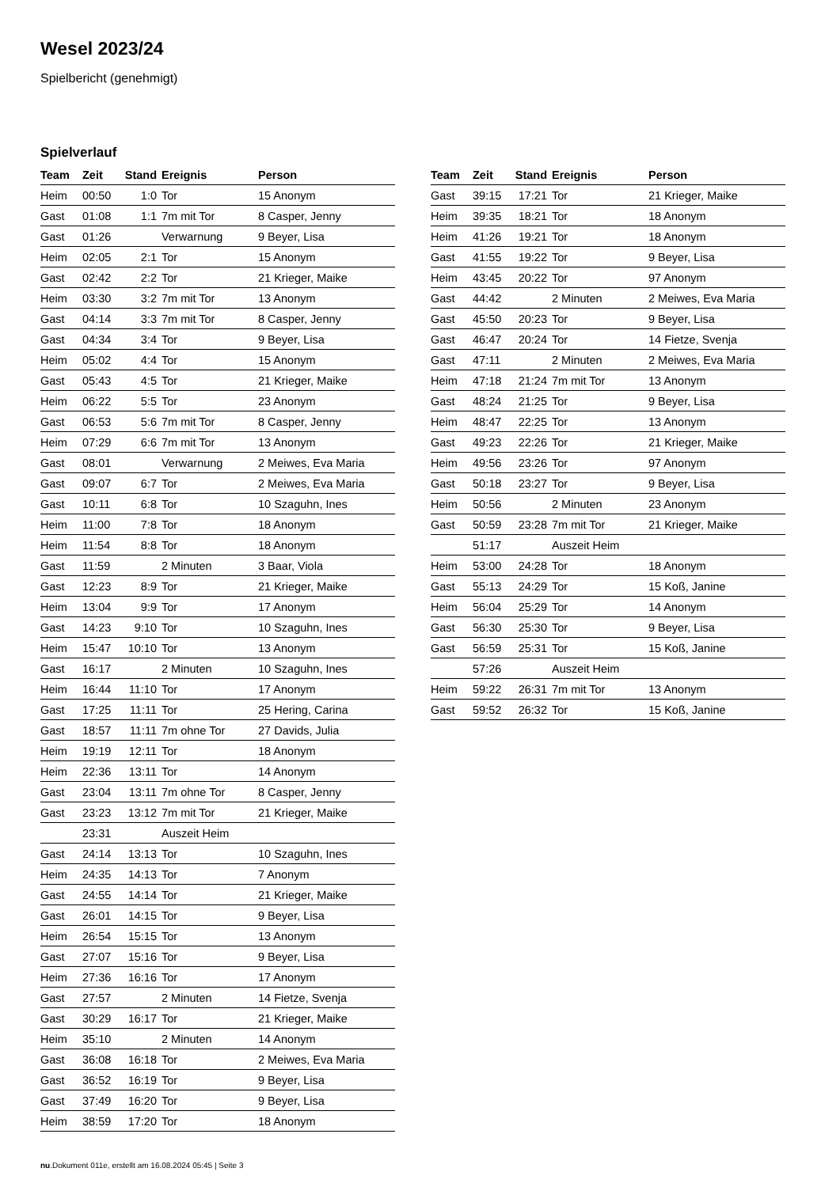Wesel 2023/24
Spielbericht (genehmigt)
Spielverlauf
| Team | Zeit | Stand | Ereignis | Person |
| --- | --- | --- | --- | --- |
| Heim | 00:50 | 1:0 | Tor | 15 Anonym |
| Gast | 01:08 | 1:1 | 7m mit Tor | 8 Casper, Jenny |
| Gast | 01:26 | | Verwarnung | 9 Beyer, Lisa |
| Heim | 02:05 | 2:1 | Tor | 15 Anonym |
| Gast | 02:42 | 2:2 | Tor | 21 Krieger, Maike |
| Heim | 03:30 | 3:2 | 7m mit Tor | 13 Anonym |
| Gast | 04:14 | 3:3 | 7m mit Tor | 8 Casper, Jenny |
| Gast | 04:34 | 3:4 | Tor | 9 Beyer, Lisa |
| Heim | 05:02 | 4:4 | Tor | 15 Anonym |
| Gast | 05:43 | 4:5 | Tor | 21 Krieger, Maike |
| Heim | 06:22 | 5:5 | Tor | 23 Anonym |
| Gast | 06:53 | 5:6 | 7m mit Tor | 8 Casper, Jenny |
| Heim | 07:29 | 6:6 | 7m mit Tor | 13 Anonym |
| Gast | 08:01 | | Verwarnung | 2 Meiwes, Eva Maria |
| Gast | 09:07 | 6:7 | Tor | 2 Meiwes, Eva Maria |
| Gast | 10:11 | 6:8 | Tor | 10 Szaguhn, Ines |
| Heim | 11:00 | 7:8 | Tor | 18 Anonym |
| Heim | 11:54 | 8:8 | Tor | 18 Anonym |
| Gast | 11:59 | | 2 Minuten | 3 Baar, Viola |
| Gast | 12:23 | 8:9 | Tor | 21 Krieger, Maike |
| Heim | 13:04 | 9:9 | Tor | 17 Anonym |
| Gast | 14:23 | 9:10 | Tor | 10 Szaguhn, Ines |
| Heim | 15:47 | 10:10 | Tor | 13 Anonym |
| Gast | 16:17 | | 2 Minuten | 10 Szaguhn, Ines |
| Heim | 16:44 | 11:10 | Tor | 17 Anonym |
| Gast | 17:25 | 11:11 | Tor | 25 Hering, Carina |
| Gast | 18:57 | 11:11 | 7m ohne Tor | 27 Davids, Julia |
| Heim | 19:19 | 12:11 | Tor | 18 Anonym |
| Heim | 22:36 | 13:11 | Tor | 14 Anonym |
| Gast | 23:04 | 13:11 | 7m ohne Tor | 8 Casper, Jenny |
| Gast | 23:23 | 13:12 | 7m mit Tor | 21 Krieger, Maike |
| | 23:31 | | Auszeit Heim | |
| Gast | 24:14 | 13:13 | Tor | 10 Szaguhn, Ines |
| Heim | 24:35 | 14:13 | Tor | 7 Anonym |
| Gast | 24:55 | 14:14 | Tor | 21 Krieger, Maike |
| Gast | 26:01 | 14:15 | Tor | 9 Beyer, Lisa |
| Heim | 26:54 | 15:15 | Tor | 13 Anonym |
| Gast | 27:07 | 15:16 | Tor | 9 Beyer, Lisa |
| Heim | 27:36 | 16:16 | Tor | 17 Anonym |
| Gast | 27:57 | | 2 Minuten | 14 Fietze, Svenja |
| Gast | 30:29 | 16:17 | Tor | 21 Krieger, Maike |
| Heim | 35:10 | | 2 Minuten | 14 Anonym |
| Gast | 36:08 | 16:18 | Tor | 2 Meiwes, Eva Maria |
| Gast | 36:52 | 16:19 | Tor | 9 Beyer, Lisa |
| Gast | 37:49 | 16:20 | Tor | 9 Beyer, Lisa |
| Heim | 38:59 | 17:20 | Tor | 18 Anonym |
| Team | Zeit | Stand | Ereignis | Person |
| --- | --- | --- | --- | --- |
| Gast | 39:15 | 17:21 | Tor | 21 Krieger, Maike |
| Heim | 39:35 | 18:21 | Tor | 18 Anonym |
| Heim | 41:26 | 19:21 | Tor | 18 Anonym |
| Gast | 41:55 | 19:22 | Tor | 9 Beyer, Lisa |
| Heim | 43:45 | 20:22 | Tor | 97 Anonym |
| Gast | 44:42 | | 2 Minuten | 2 Meiwes, Eva Maria |
| Gast | 45:50 | 20:23 | Tor | 9 Beyer, Lisa |
| Gast | 46:47 | 20:24 | Tor | 14 Fietze, Svenja |
| Gast | 47:11 | | 2 Minuten | 2 Meiwes, Eva Maria |
| Heim | 47:18 | 21:24 | 7m mit Tor | 13 Anonym |
| Gast | 48:24 | 21:25 | Tor | 9 Beyer, Lisa |
| Heim | 48:47 | 22:25 | Tor | 13 Anonym |
| Gast | 49:23 | 22:26 | Tor | 21 Krieger, Maike |
| Heim | 49:56 | 23:26 | Tor | 97 Anonym |
| Gast | 50:18 | 23:27 | Tor | 9 Beyer, Lisa |
| Heim | 50:56 | | 2 Minuten | 23 Anonym |
| Gast | 50:59 | 23:28 | 7m mit Tor | 21 Krieger, Maike |
| | 51:17 | | Auszeit Heim | |
| Heim | 53:00 | 24:28 | Tor | 18 Anonym |
| Gast | 55:13 | 24:29 | Tor | 15 Koß, Janine |
| Heim | 56:04 | 25:29 | Tor | 14 Anonym |
| Gast | 56:30 | 25:30 | Tor | 9 Beyer, Lisa |
| Gast | 56:59 | 25:31 | Tor | 15 Koß, Janine |
| | 57:26 | | Auszeit Heim | |
| Heim | 59:22 | 26:31 | 7m mit Tor | 13 Anonym |
| Gast | 59:52 | 26:32 | Tor | 15 Koß, Janine |
nu.Dokument 011e, erstellt am 16.08.2024 05:45 | Seite 3